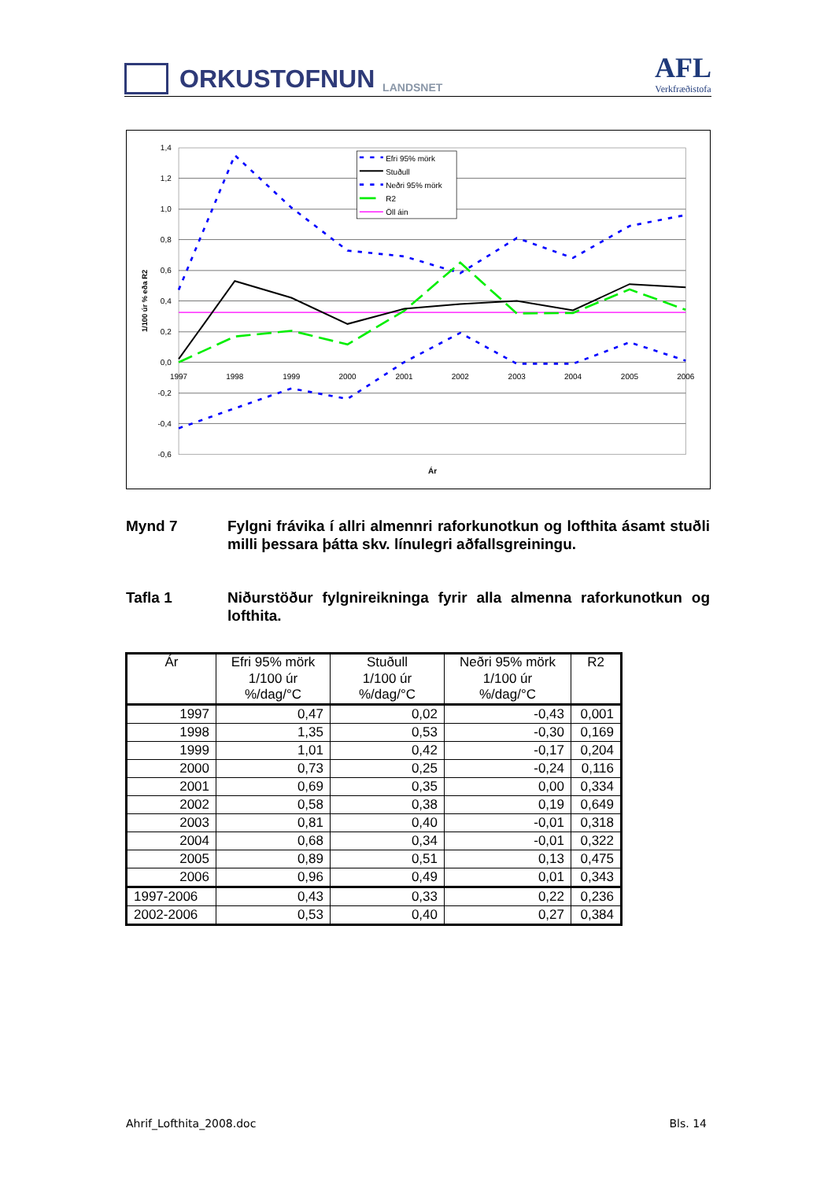ORKUSTOFNUN
LANDSNET
AFL
Verkfræðistofa
1,4
1,2
1,0
0,8
0,6
0,4
0,2
0,0
-0,2
-0,4
-0,6
1997
1998
1999
2000
2001
2002
2003
2004
2005
2006
Ár
1/100 úr % eða R2
Efri 95% mörk
Stuðull
Neðri 95% mörk
R2
Öll áin
Mynd 7 Fylgni frávika í allri almennri raforkunotkun og lofthita ásamt stuðli milli þessara þátta skv. línulegri aðfallsgreiningu.
Tafla 1 Niðurstöður fylgnireikninga fyrir alla almenna raforkunotkun og lofthita.
| Ár | Efri 95% mörk 1/100 úr %/dag/°C | Stuðull 1/100 úr %/dag/°C | Neðri 95% mörk 1/100 úr %/dag/°C | R2 |
| --- | --- | --- | --- | --- |
| 1997 | 0,47 | 0,02 | -0,43 | 0,001 |
| 1998 | 1,35 | 0,53 | -0,30 | 0,169 |
| 1999 | 1,01 | 0,42 | -0,17 | 0,204 |
| 2000 | 0,73 | 0,25 | -0,24 | 0,116 |
| 2001 | 0,69 | 0,35 | 0,00 | 0,334 |
| 2002 | 0,58 | 0,38 | 0,19 | 0,649 |
| 2003 | 0,81 | 0,40 | -0,01 | 0,318 |
| 2004 | 0,68 | 0,34 | -0,01 | 0,322 |
| 2005 | 0,89 | 0,51 | 0,13 | 0,475 |
| 2006 | 0,96 | 0,49 | 0,01 | 0,343 |
| 1997-2006 | 0,43 | 0,33 | 0,22 | 0,236 |
| 2002-2006 | 0,53 | 0,40 | 0,27 | 0,384 |
Ahrif_Lofthita_2008.doc Bls. 14